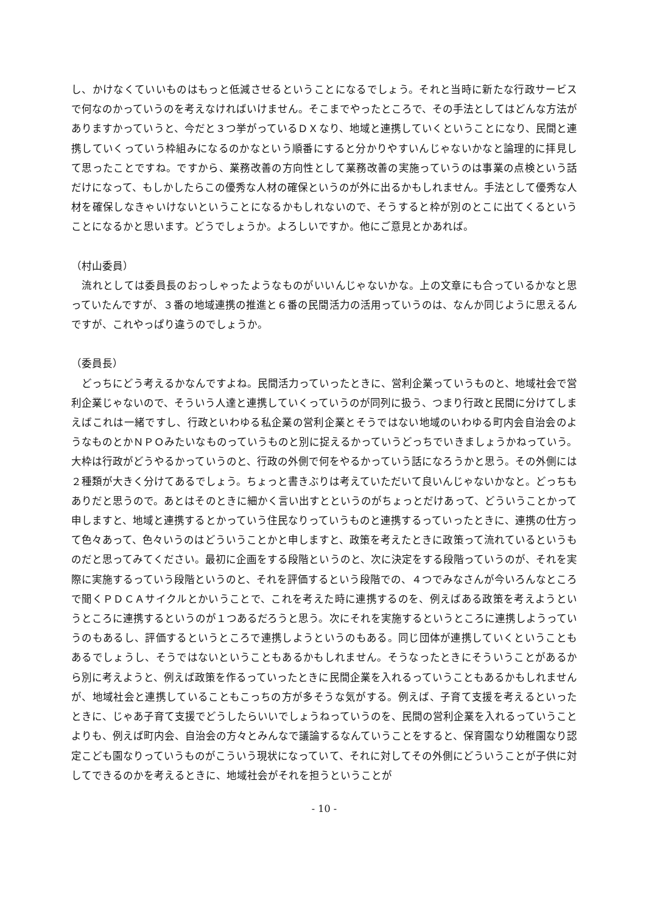し、かけなくていいものはもっと低減させるということになるでしょう。それと当時に新たな行政サービスで何なのかっていうのを考えなければいけません。そこまでやったところで、その手法としてはどんな方法がありますかっていうと、今だと３つ挙がっているＤＸなり、地域と連携していくということになり、民間と連携していくっていう枠組みになるのかなという順番にすると分かりやすいんじゃないかなと論理的に拝見して思ったことですね。ですから、業務改善の方向性として業務改善の実施っていうのは事業の点検という話だけになって、もしかしたらこの優秀な人材の確保というのが外に出るかもしれません。手法として優秀な人材を確保しなきゃいけないということになるかもしれないので、そうすると枠が別のとこに出てくるということになるかと思います。どうでしょうか。よろしいですか。他にご意見とかあれば。
（村山委員）
　流れとしては委員長のおっしゃったようなものがいいんじゃないかな。上の文章にも合っているかなと思っていたんですが、３番の地域連携の推進と６番の民間活力の活用っていうのは、なんか同じように思えるんですが、これやっぱり違うのでしょうか。
（委員長）
　どっちにどう考えるかなんですよね。民間活力っていったときに、営利企業っていうものと、地域社会で営利企業じゃないので、そういう人達と連携していくっていうのが同列に扱う、つまり行政と民間に分けてしまえばこれは一緒ですし、行政といわゆる私企業の営利企業とそうではない地域のいわゆる町内会自治会のようなものとかＮＰＯみたいなものっていうものと別に捉えるかっていうどっちでいきましょうかねっていう。大枠は行政がどうやるかっていうのと、行政の外側で何をやるかっていう話になろうかと思う。その外側には２種類が大きく分けてあるでしょう。ちょっと書きぶりは考えていただいて良いんじゃないかなと。どっちもありだと思うので。あとはそのときに細かく言い出すとというのがちょっとだけあって、どういうことかって申しますと、地域と連携するとかっていう住民なりっていうものと連携するっていったときに、連携の仕方って色々あって、色々いうのはどういうことかと申しますと、政策を考えたときに政策って流れているというものだと思ってみてください。最初に企画をする段階というのと、次に決定をする段階っていうのが、それを実際に実施するっていう段階というのと、それを評価するという段階での、４つでみなさんが今いろんなところで聞くＰＤＣＡサイクルとかいうことで、これを考えた時に連携するのを、例えばある政策を考えようというところに連携するというのが１つあるだろうと思う。次にそれを実施するというところに連携しようっていうのもあるし、評価するというところで連携しようというのもある。同じ団体が連携していくということもあるでしょうし、そうではないということもあるかもしれません。そうなったときにそういうことがあるから別に考えようと、例えば政策を作るっていったときに民間企業を入れるっていうこともあるかもしれませんが、地域社会と連携していることもこっちの方が多そうな気がする。例えば、子育て支援を考えるといったときに、じゃあ子育て支援でどうしたらいいでしょうねっていうのを、民間の営利企業を入れるっていうことよりも、例えば町内会、自治会の方々とみんなで議論するなんていうことをすると、保育園なり幼稚園なり認定こども園なりっていうものがこういう現状になっていて、それに対してその外側にどういうことが子供に対してできるのかを考えるときに、地域社会がそれを担うということが
- 10 -